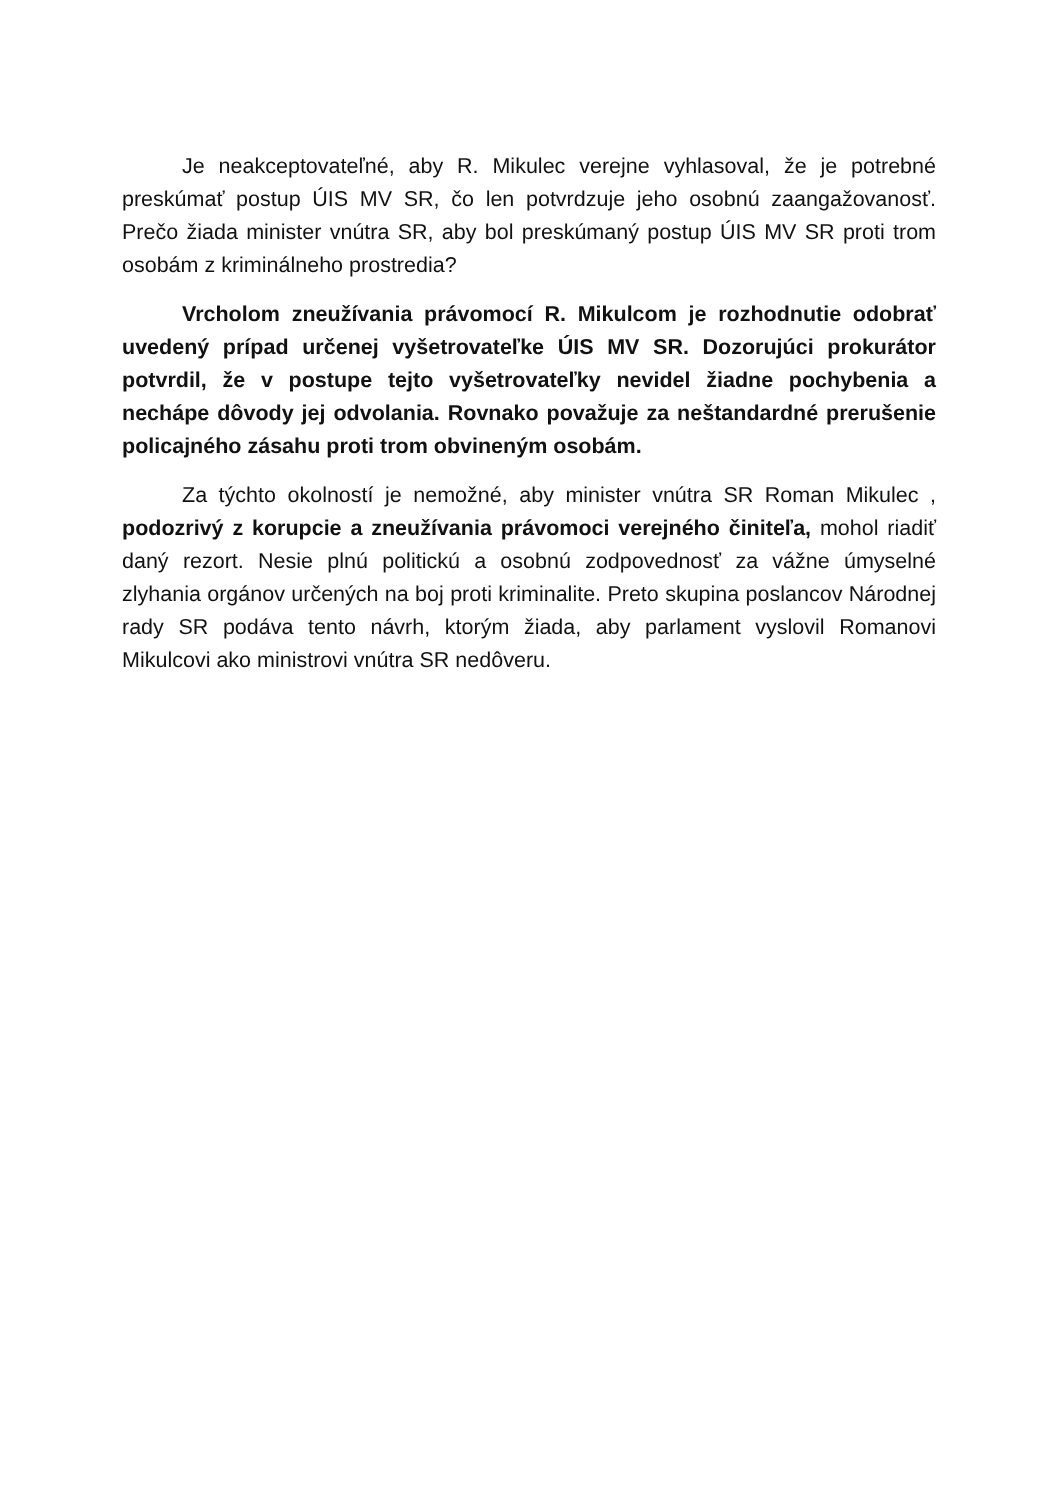Je neakceptovateľné, aby R. Mikulec verejne vyhlasoval, že je potrebné preskúmať postup ÚIS MV SR, čo len potvrdzuje jeho osobnú zaangažovanosť. Prečo žiada minister vnútra SR, aby bol preskúmaný postup ÚIS MV SR proti trom osobám z kriminálneho prostredia?
Vrcholom zneužívania právomocí R. Mikulcom je rozhodnutie odobrať uvedený prípad určenej vyšetrovateľke ÚIS MV SR. Dozorujúci prokurátor potvrdil, že v postupe tejto vyšetrovateľky nevidel žiadne pochybenia a nechápe dôvody jej odvolania. Rovnako považuje za neštandardné prerušenie policajného zásahu proti trom obvineným osobám.
Za týchto okolností je nemožné, aby minister vnútra SR Roman Mikulec , podozrivý z korupcie a zneužívania právomoci verejného činiteľa, mohol riadiť daný rezort. Nesie plnú politickú a osobnú zodpovednosť za vážne úmyselné zlyhania orgánov určených na boj proti kriminalite. Preto skupina poslancov Národnej rady SR podáva tento návrh, ktorým žiada, aby parlament vyslovil Romanovi Mikulcovi ako ministrovi vnútra SR nedôveru.